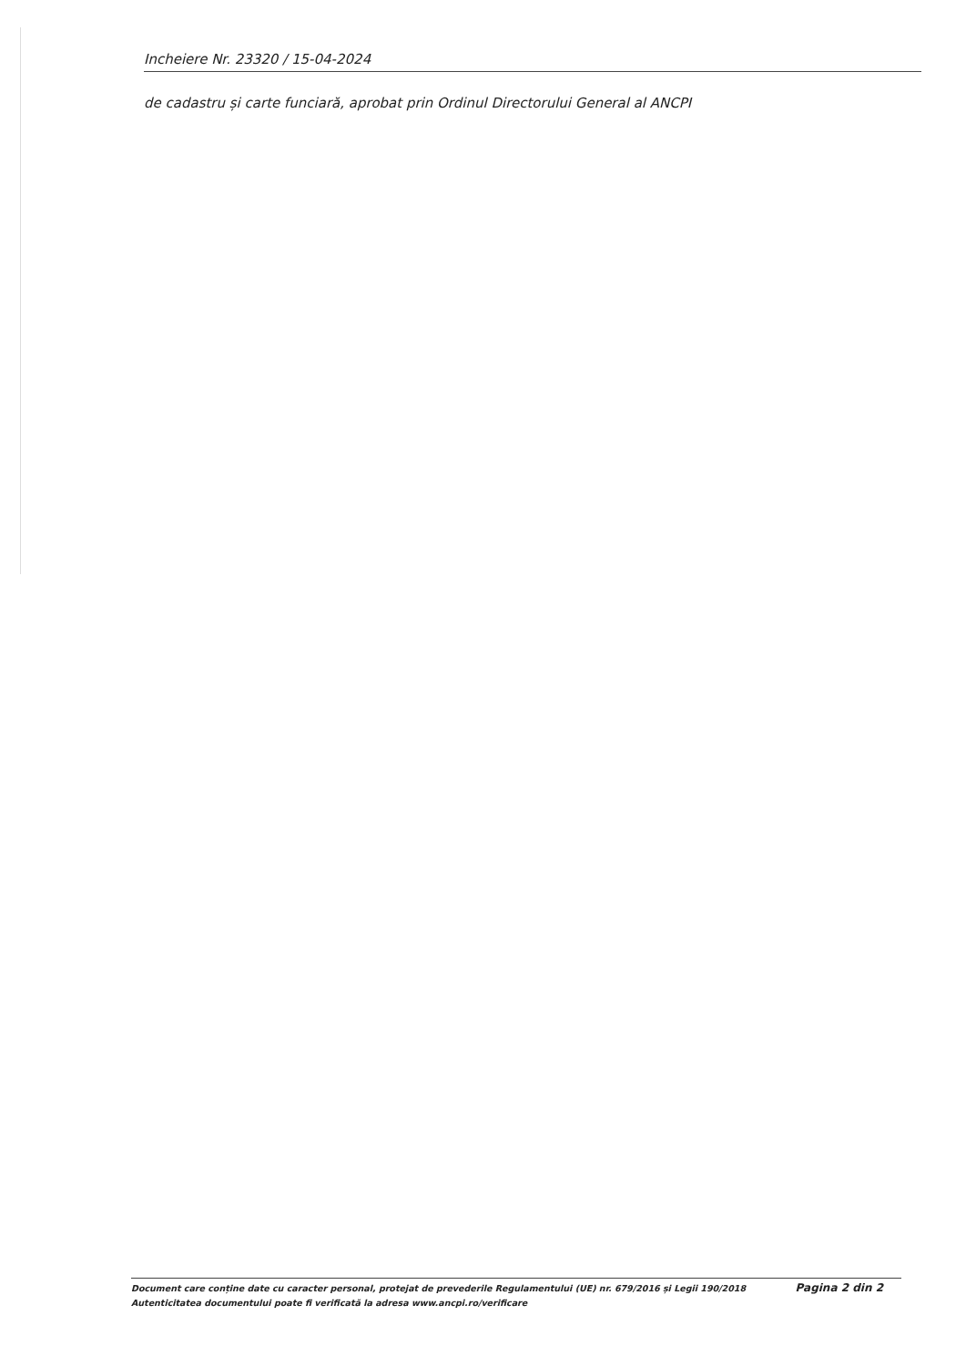Incheiere Nr. 23320 / 15-04-2024
de cadastru și carte funciară, aprobat prin Ordinul Directorului General al ANCPI
Document care conține date cu caracter personal, protejat de prevederile Regulamentului (UE) nr. 679/2016 și Legii 190/2018
Autenticitatea documentului poate fi verificată la adresa www.ancpi.ro/verificare
Pagina 2 din 2